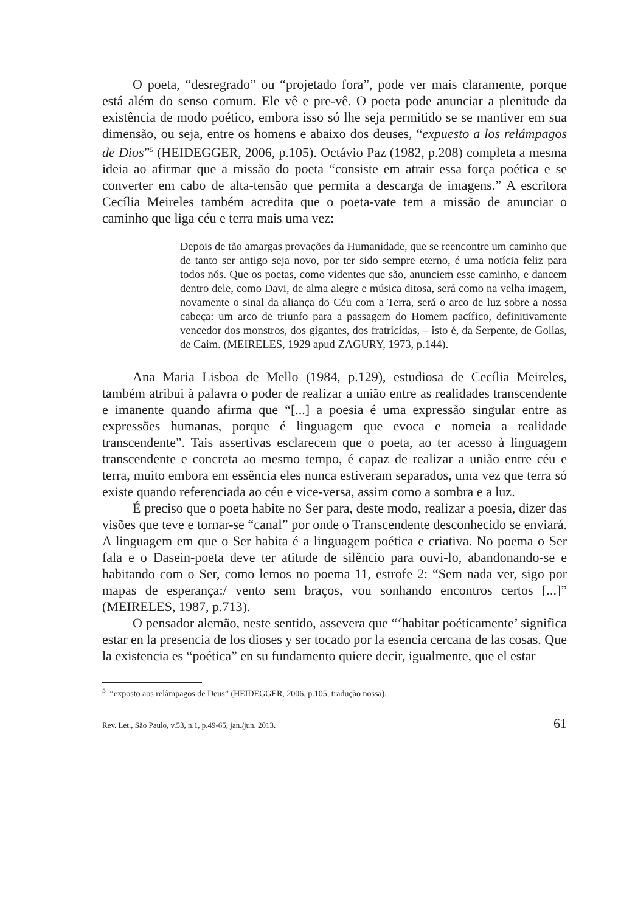O poeta, “desregrado” ou “projetado fora”, pode ver mais claramente, porque está além do senso comum. Ele vê e pre-vê. O poeta pode anunciar a plenitude da existência de modo poético, embora isso só lhe seja permitido se se mantiver em sua dimensão, ou seja, entre os homens e abaixo dos deuses, “expuesto a los relámpagos de Dios”<sup>5</sup> (HEIDEGGER, 2006, p.105). Octávio Paz (1982, p.208) completa a mesma ideia ao afirmar que a missão do poeta “consiste em atrair essa força poética e se converter em cabo de alta-tensão que permita a descarga de imagens.” A escritora Cecília Meireles também acredita que o poeta-vate tem a missão de anunciar o caminho que liga céu e terra mais uma vez:
Depois de tão amargas provações da Humanidade, que se reencontre um caminho que de tanto ser antigo seja novo, por ter sido sempre eterno, é uma notícia feliz para todos nós. Que os poetas, como videntes que são, anunciem esse caminho, e dancem dentro dele, como Davi, de alma alegre e música ditosa, será como na velha imagem, novamente o sinal da aliança do Céu com a Terra, será o arco de luz sobre a nossa cabeça: um arco de triunfo para a passagem do Homem pacífico, definitivamente vencedor dos monstros, dos gigantes, dos fratricidas, – isto é, da Serpente, de Golias, de Caim. (MEIRELES, 1929 apud ZAGURY, 1973, p.144).
Ana Maria Lisboa de Mello (1984, p.129), estudiosa de Cecília Meireles, também atribui à palavra o poder de realizar a união entre as realidades transcendente e imanente quando afirma que “[...] a poesia é uma expressão singular entre as expressões humanas, porque é linguagem que evoca e nomeia a realidade transcendente”. Tais assertivas esclarecem que o poeta, ao ter acesso à linguagem transcendente e concreta ao mesmo tempo, é capaz de realizar a união entre céu e terra, muito embora em essência eles nunca estiveram separados, uma vez que terra só existe quando referenciada ao céu e vice-versa, assim como a sombra e a luz.
É preciso que o poeta habite no Ser para, deste modo, realizar a poesia, dizer das visões que teve e tornar-se “canal” por onde o Transcendente desconhecido se enviará. A linguagem em que o Ser habita é a linguagem poética e criativa. No poema o Ser fala e o Dasein-poeta deve ter atitude de silêncio para ouvi-lo, abandonando-se e habitando com o Ser, como lemos no poema 11, estrofe 2: “Sem nada ver, sigo por mapas de esperança:/ vento sem braços, vou sonhando encontros certos [...]” (MEIRELES, 1987, p.713).
O pensador alemão, neste sentido, assevera que “‘habitar poéticamente’ significa estar en la presencia de los dioses y ser tocado por la esencia cercana de las cosas. Que la existencia es “poética” en su fundamento quiere decir, igualmente, que el estar
<sup>5</sup> “exposto aos relâmpagos de Deus” (HEIDEGGER, 2006, p.105, tradução nossa).
Rev. Let., São Paulo, v.53, n.1, p.49-65, jan./jun. 2013. 61